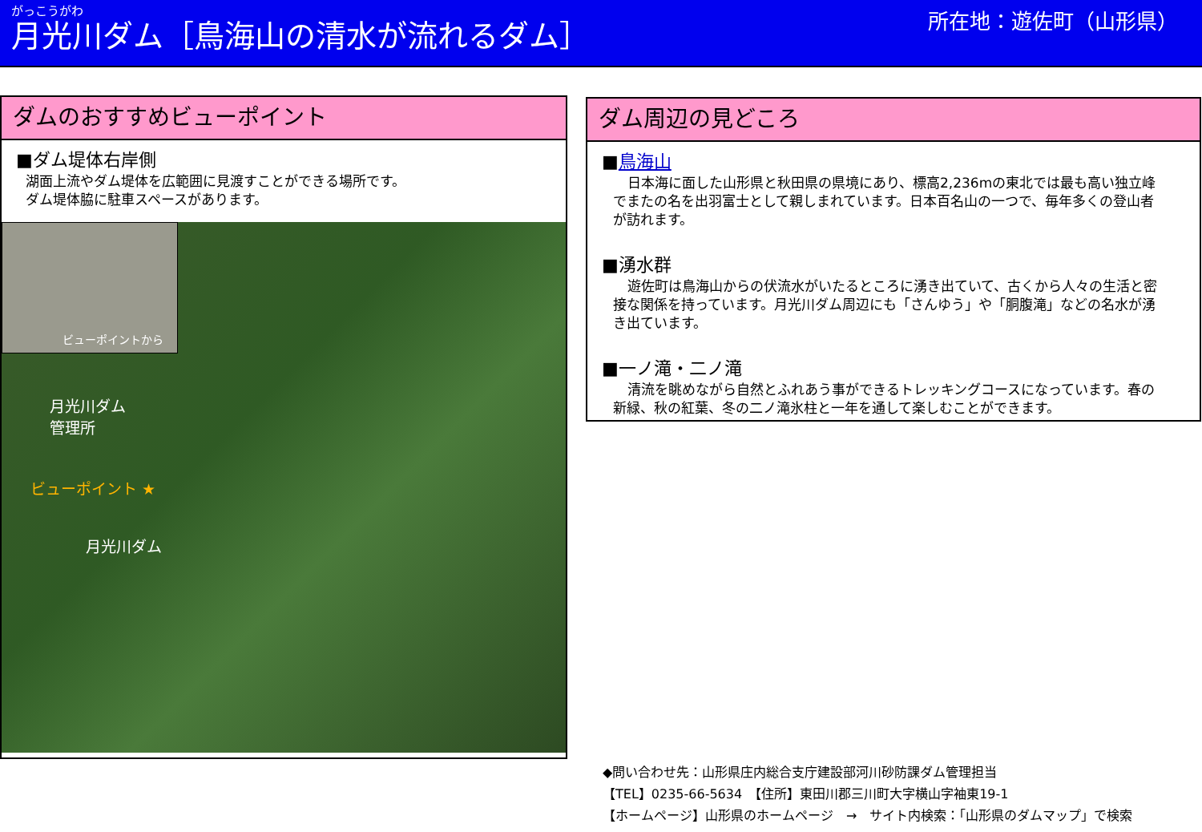がっこうがわ
月光川ダム［鳥海山の清水が流れるダム］
所在地：遊佐町（山形県）
ダムのおすすめビューポイント
■ダム堤体右岸側
湖面上流やダム堤体を広範囲に見渡すことができる場所です。
ダム堤体脇に駐車スペースがあります。
ビューポイントから
月光川ダム
管理所
ビューポイント ★
月光川ダム
ダム周辺の見どころ
■鳥海山
日本海に面した山形県と秋田県の県境にあり、標高2,236mの東北では最も高い独立峰でまたの名を出羽富士として親しまれています。日本百名山の一つで、毎年多くの登山者が訪れます。
■湧水群
遊佐町は鳥海山からの伏流水がいたるところに湧き出ていて、古くから人々の生活と密接な関係を持っています。月光川ダム周辺にも「さんゆう」や「胴腹滝」などの名水が湧き出ています。
■一ノ滝・二ノ滝
清流を眺めながら自然とふれあう事ができるトレッキングコースになっています。春の新緑、秋の紅葉、冬の二ノ滝氷柱と一年を通して楽しむことができます。
◆問い合わせ先：山形県庄内総合支庁建設部河川砂防課ダム管理担当
【TEL】0235-66-5634　【住所】東田川郡三川町大字横山字袖東19-1
【ホームページ】山形県のホームページ　→　サイト内検索：「山形県のダムマップ」で検索